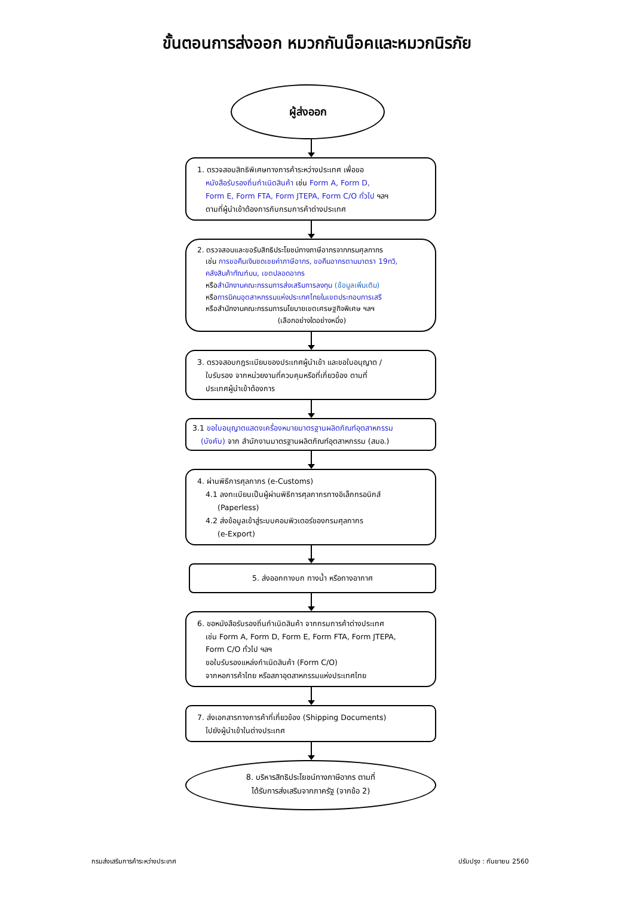ขั้นตอนการส่งออก หมวกกันน็อคและหมวกนิรภัย
ผู้ส่งออก
1. ตรวจสอบสิทธิพิเศษทางการค้าระหว่างประเทศ เพื่อขอ
หนังสือรับรองถิ่นกำเนิดสินค้า เช่น Form A, Form D,
Form E, Form FTA, Form JTEPA, Form C/O ทั่วไป ฯลฯ
ตามที่ผู้นำเข้าต้องการกับกรมการค้าต่างประเทศ
2. ตรวจสอบและขอรับสิทธิประโยชน์ทางภาษีอากรจากกรมศุลกากร
เช่น การขอคืนเงินชดเชยค่าภาษีอากร, ขอคืนอากรตามมาตรา 19ทวิ,
คลังสินค้าทัณฑ์บน, เขตปลอดอากร
หรือสำนักงานคณะกรรมการส่งเสริมการลงทุน (ข้อมูลเพิ่มเติม)
หรือการนิคมอุตสาหกรรมแห่งประเทศไทยในเขตประกอบการเสรี
หรือสำนักงานคณะกรรมการนโยบายเขตเศรษฐกิจพิเศษ ฯลฯ
(เลือกอย่างใดอย่างหนึ่ง)
3. ตรวจสอบกฎระเบียบของประเทศผู้นำเข้า และขอใบอนุญาต /
ใบรับรอง จากหน่วยงานที่ควบคุมหรือที่เกี่ยวข้อง ตามที่
ประเทศผู้นำเข้าต้องการ
3.1 ขอใบอนุญาตแสดงเครื่องหมายมาตรฐานผลิตภัณฑ์อุตสาหกรรม
(บังคับ) จาก สำนักงานมาตรฐานผลิตภัณฑ์อุตสาหกรรม (สมอ.)
4. ผ่านพิธีการศุลกากร (e-Customs)
4.1 ลงทะเบียนเป็นผู้ผ่านพิธีการศุลกากรทางอิเล็กทรอนิกส์
(Paperless)
4.2 ส่งข้อมูลเข้าสู่ระบบคอมพิวเตอร์ของกรมศุลกากร
(e-Export)
5. ส่งออกทางบก ทางน้ำ หรือทางอากาศ
6. ขอหนังสือรับรองถิ่นกำเนิดสินค้า จากกรมการค้าต่างประเทศ
เช่น Form A, Form D, Form E, Form FTA, Form JTEPA,
Form C/O ทั่วไป ฯลฯ
ขอใบรับรองแหล่งกำเนิดสินค้า (Form C/O)
จากหอการค้าไทย หรือสภาอุตสาหกรรมแห่งประเทศไทย
7. ส่งเอกสารทางการค้าที่เกี่ยวข้อง (Shipping Documents)
ไปยังผู้นำเข้าในต่างประเทศ
8. บริหารสิทธิประโยชน์ทางภาษีอากร ตามที่
ได้รับการส่งเสริมจากภาครัฐ (จากข้อ 2)
กรมส่งเสริมการค้าระหว่างประเทศ ปรับปรุง : กันยายน 2560